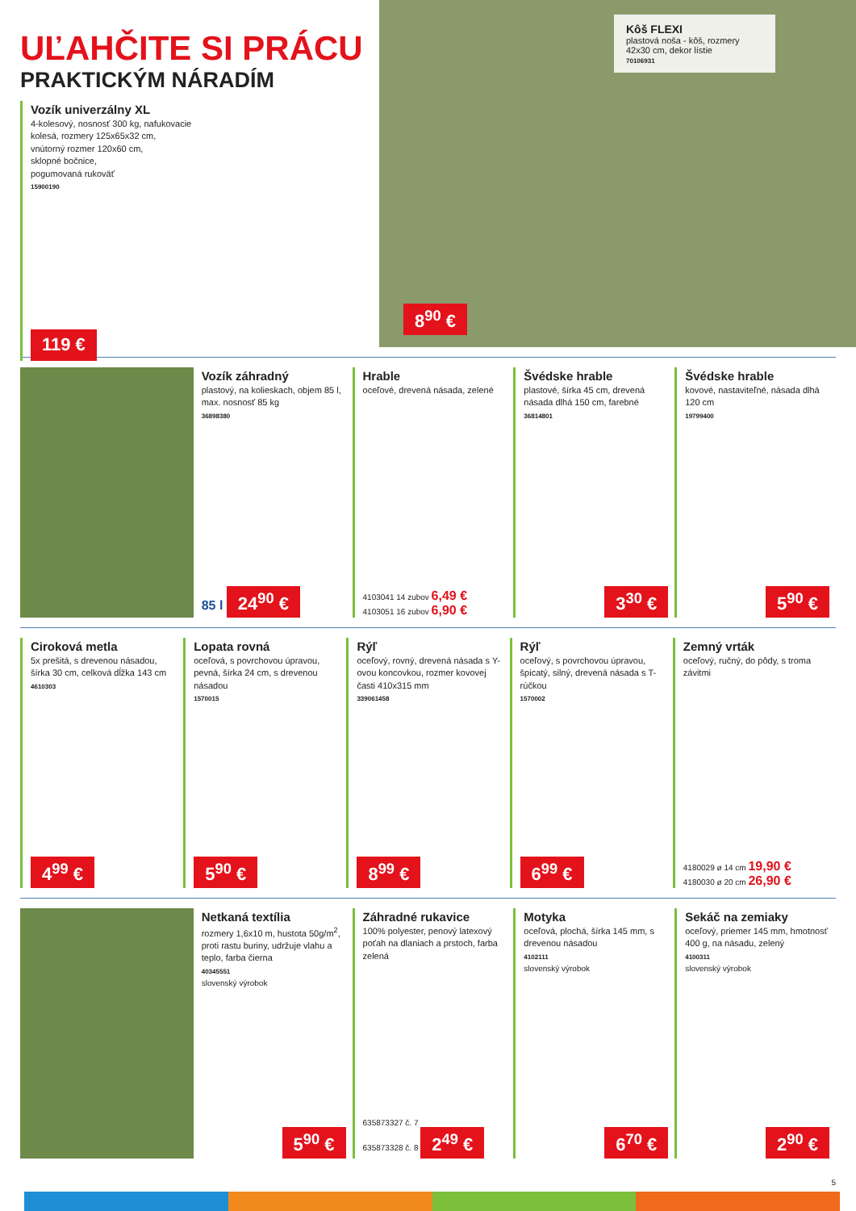UĽAHČITE SI PRÁCU
PRAKTICKÝM NÁRADÍM
Vozík univerzálny XL
4-kolesový, nosnosť 300 kg, nafukovacie
kolesá, rozmery 125x65x32 cm,
vnútorný rozmer 120x60 cm,
sklopné bočnice,
pogumovaná rukoväť
15900190
119 €
Kôš FLEXI
plastová noša - kôš, rozmery 42x30 cm, dekor lístie
70106931
8<sup>90</sup> €
Vozík záhradný
plastový, na kolieskach, objem 85 l, max. nosnosť 85 kg
36898380
85 l 24<sup>90</sup> €
Hrable
oceľové, drevená násada, zelené
4103041 14 zubov 6,49 €
4103051 16 zubov 6,90 €
Švédske hrable
plastové, šírka 45 cm, drevená násada dlhá 150 cm, farebné
36814801
3<sup>30</sup> €
Švédske hrable
kovové, nastaviteľné, násada dlhá 120 cm
19799400
5<sup>90</sup> €
Ciroková metla
5x prešitá, s drevenou násadou, šírka 30 cm, celková dĺžka 143 cm
4610303
4<sup>99</sup> €
Lopata rovná
oceľová, s povrchovou úpravou, pevná, šírka 24 cm, s drevenou násadou
1570015
5<sup>90</sup> €
Rýľ
oceľový, rovný, drevená násada s Y-ovou koncovkou, rozmer kovovej časti 410x315 mm
339061458
8<sup>99</sup> €
Rýľ
oceľový, s povrchovou úpravou, špicatý, silný, drevená násada s T-rúčkou
1570002
6<sup>99</sup> €
Zemný vrták
oceľový, ručný, do pôdy, s troma závitmi
4180029 ø 14 cm 19,90 €
4180030 ø 20 cm 26,90 €
Netkaná textília
rozmery 1,6x10 m, hustota 50g/m<sup>2</sup>, proti rastu buriny, udržuje vlahu a teplo, farba čierna
40345551
slovenský výrobok
5<sup>90</sup> €
Záhradné rukavice
100% polyester, penový latexový poťah na dlaniach a prstoch, farba zelená
635873327 č. 7
635873328 č. 8 2<sup>49</sup> €
Motyka
oceľová, plochá, šírka 145 mm, s drevenou násadou
4102111
slovenský výrobok
6<sup>70</sup> €
Sekáč na zemiaky
oceľový, priemer 145 mm, hmotnosť 400 g, na násadu, zelený
4100311
slovenský výrobok
2<sup>90</sup> €
5